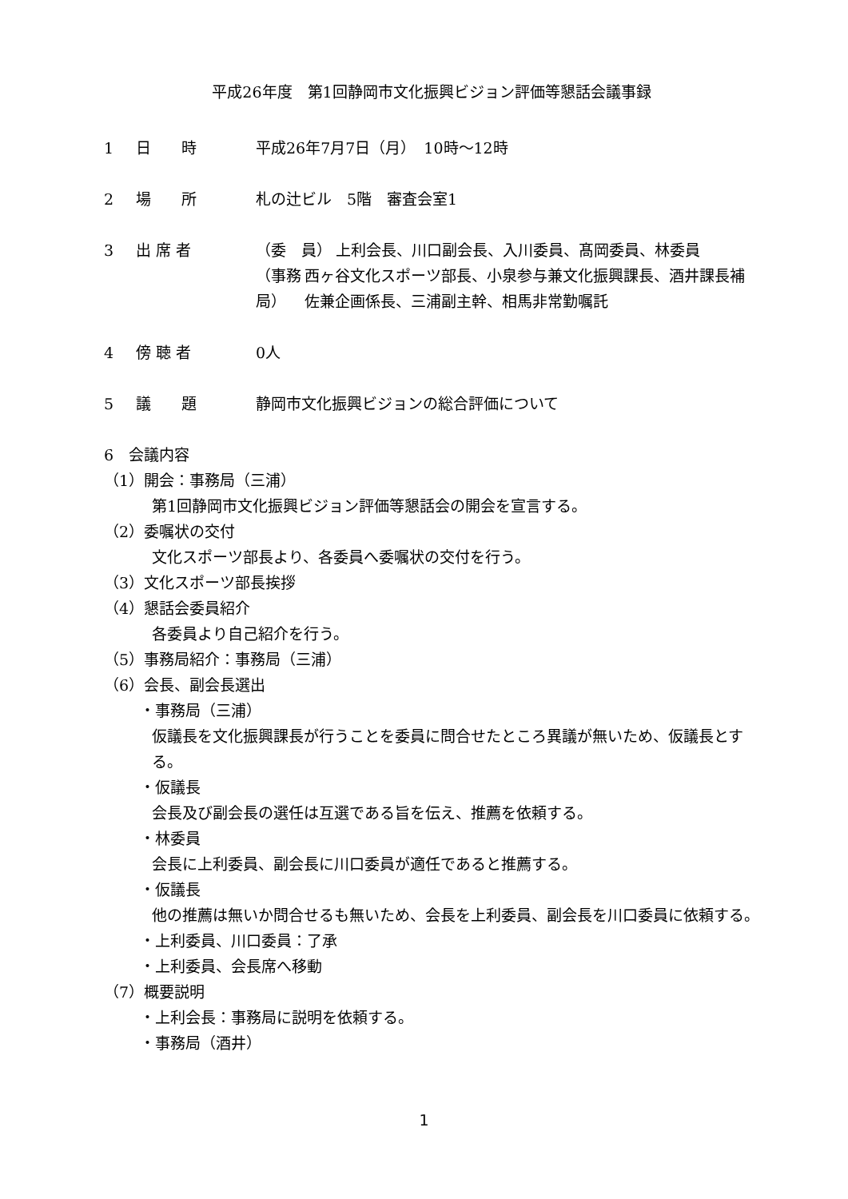平成26年度　第1回静岡市文化振興ビジョン評価等懇話会議事録
1 日　　時 平成26年7月7日（月）　10時～12時
2 場　　所 札の辻ビル　5階　審査会室1
3 出 席 者 （委　員） 上利会長、川口副会長、入川委員、髙岡委員、林委員
（事務局） 西ヶ谷文化スポーツ部長、小泉参与兼文化振興課長、酒井課長補佐兼企画係長、三浦副主幹、相馬非常勤嘱託
4 傍 聴 者 0人
5 議　　題 静岡市文化振興ビジョンの総合評価について
6　会議内容
（1）開会：事務局（三浦）
第1回静岡市文化振興ビジョン評価等懇話会の開会を宣言する。
（2）委嘱状の交付
文化スポーツ部長より、各委員へ委嘱状の交付を行う。
（3）文化スポーツ部長挨拶
（4）懇話会委員紹介
各委員より自己紹介を行う。
（5）事務局紹介：事務局（三浦）
（6）会長、副会長選出
・事務局（三浦）
仮議長を文化振興課長が行うことを委員に問合せたところ異議が無いため、仮議長とする。
・仮議長
会長及び副会長の選任は互選である旨を伝え、推薦を依頼する。
・林委員
会長に上利委員、副会長に川口委員が適任であると推薦する。
・仮議長
他の推薦は無いか問合せるも無いため、会長を上利委員、副会長を川口委員に依頼する。
・上利委員、川口委員：了承
・上利委員、会長席へ移動
（7）概要説明
・上利会長：事務局に説明を依頼する。
・事務局（酒井）
1